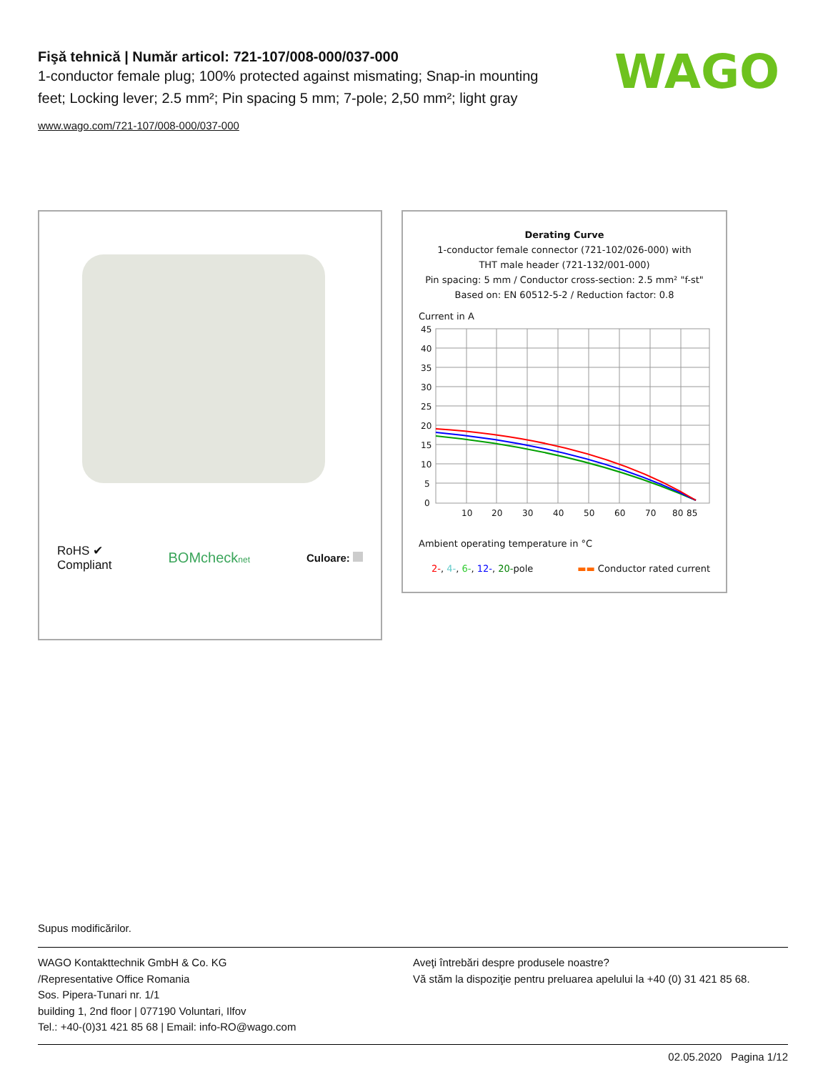Fişă tehnică | Număr articol: 721-107/008-000/037-000
1-conductor female plug; 100% protected against mismating; Snap-in mounting feet; Locking lever; 2.5 mm²; Pin spacing 5 mm; 7-pole; 2,50 mm²; light gray
www.wago.com/721-107/008-000/037-000
WAGO
RoHS ✔
Compliant
BOMchecknet
Culoare:
Derating Curve
1-conductor female connector (721-102/026-000) with
THT male header (721-132/001-000)
Pin spacing: 5 mm / Conductor cross-section: 2.5 mm² "f-st"
Based on: EN 60512-5-2 / Reduction factor: 0.8
Current in A
45
40
35
30
25
20
15
10
5
0
10
20
30
40
50
60
70
80
85
Ambient operating temperature in °C
2-, 4-, 6-, 12-, 20-pole ▬▬ Conductor rated current
Supus modificărilor.
WAGO Kontakttechnik GmbH & Co. KG
/Representative Office Romania
Sos. Pipera-Tunari nr. 1/1
building 1, 2nd floor | 077190 Voluntari, Ilfov
Tel.: +40-(0)31 421 85 68 | Email: info-RO@wago.com
Aveţi întrebări despre produsele noastre?
Vă stăm la dispoziţie pentru preluarea apelului la +40 (0) 31 421 85 68.
02.05.2020 Pagina 1/12